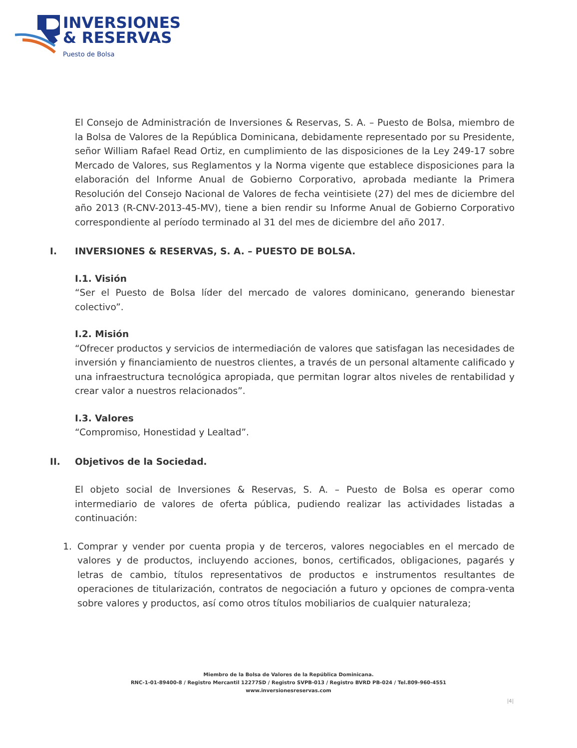INVERSIONES
& RESERVAS
Puesto de Bolsa
El Consejo de Administración de Inversiones & Reservas, S. A. – Puesto de Bolsa, miembro de la Bolsa de Valores de la República Dominicana, debidamente representado por su Presidente, señor William Rafael Read Ortiz, en cumplimiento de las disposiciones de la Ley 249-17 sobre Mercado de Valores, sus Reglamentos y la Norma vigente que establece disposiciones para la elaboración del Informe Anual de Gobierno Corporativo, aprobada mediante la Primera Resolución del Consejo Nacional de Valores de fecha veintisiete (27) del mes de diciembre del año 2013 (R-CNV-2013-45-MV), tiene a bien rendir su Informe Anual de Gobierno Corporativo correspondiente al período terminado al 31 del mes de diciembre del año 2017.
I. INVERSIONES & RESERVAS, S. A. – PUESTO DE BOLSA.
I.1. Visión
“Ser el Puesto de Bolsa líder del mercado de valores dominicano, generando bienestar colectivo”.
I.2. Misión
“Ofrecer productos y servicios de intermediación de valores que satisfagan las necesidades de inversión y financiamiento de nuestros clientes, a través de un personal altamente calificado y una infraestructura tecnológica apropiada, que permitan lograr altos niveles de rentabilidad y crear valor a nuestros relacionados”.
I.3. Valores
“Compromiso, Honestidad y Lealtad”.
II. Objetivos de la Sociedad.
El objeto social de Inversiones & Reservas, S. A. – Puesto de Bolsa es operar como intermediario de valores de oferta pública, pudiendo realizar las actividades listadas a continuación:
1. Comprar y vender por cuenta propia y de terceros, valores negociables en el mercado de valores y de productos, incluyendo acciones, bonos, certificados, obligaciones, pagarés y letras de cambio, títulos representativos de productos e instrumentos resultantes de operaciones de titularización, contratos de negociación a futuro y opciones de compra-venta sobre valores y productos, así como otros títulos mobiliarios de cualquier naturaleza;
Miembro de la Bolsa de Valores de la República Dominicana.
RNC-1-01-89400-8 / Registro Mercantil 12277SD / Registro SVPB-013 / Registro BVRD PB-024 / Tel.809-960-4551
www.inversionesreservas.com
|4|